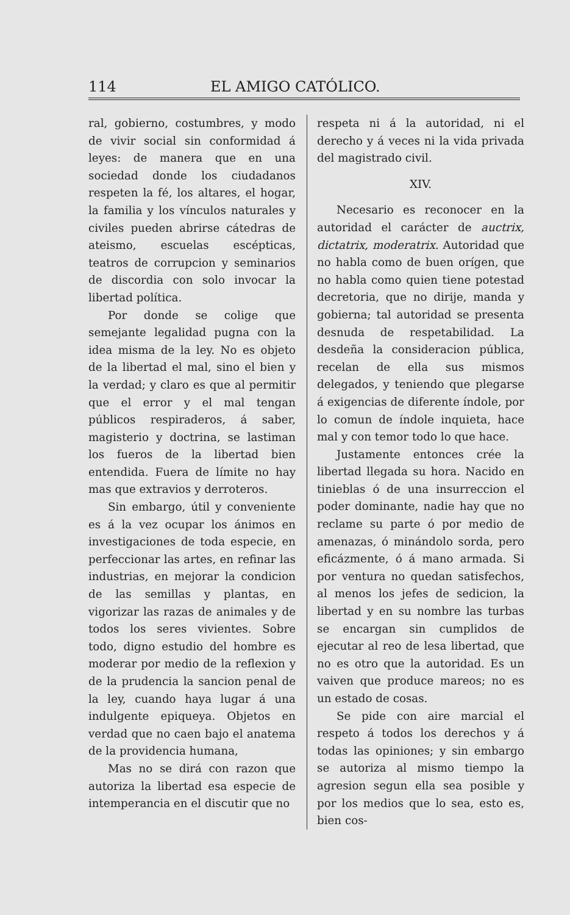114 EL AMIGO CATÓLICO.
ral, gobierno, costumbres, y modo de vivir social sin conformidad á leyes: de manera que en una sociedad donde los ciudadanos respeten la fé, los altares, el hogar, la familia y los vínculos naturales y civiles pueden abrirse cátedras de ateismo, escuelas escépticas, teatros de corrupcion y seminarios de discordia con solo invocar la libertad política.
Por donde se colige que semejante legalidad pugna con la idea misma de la ley. No es objeto de la libertad el mal, sino el bien y la verdad; y claro es que al permitir que el error y el mal tengan públicos respiraderos, á saber, magisterio y doctrina, se lastiman los fueros de la libertad bien entendida. Fuera de límite no hay mas que extravios y derroteros.
Sin embargo, útil y conveniente es á la vez ocupar los ánimos en investigaciones de toda especie, en perfeccionar las artes, en refinar las industrias, en mejorar la condicion de las semillas y plantas, en vigorizar las razas de animales y de todos los seres vivientes. Sobre todo, digno estudio del hombre es moderar por medio de la reflexion y de la prudencia la sancion penal de la ley, cuando haya lugar á una indulgente epiqueya. Objetos en verdad que no caen bajo el anatema de la providencia humana,
Mas no se dirá con razon que autoriza la libertad esa especie de intemperancia en el discutir que no
respeta ni á la autoridad, ni el derecho y á veces ni la vida privada del magistrado civil.
XIV.
Necesario es reconocer en la autoridad el carácter de auctrix, dictatrix, moderatrix. Autoridad que no habla como de buen orígen, que no habla como quien tiene potestad decretoria, que no dirije, manda y gobierna; tal autoridad se presenta desnuda de respetabilidad. La desdeña la consideracion pública, recelan de ella sus mismos delegados, y teniendo que plegarse á exigencias de diferente índole, por lo comun de índole inquieta, hace mal y con temor todo lo que hace.
Justamente entonces crée la libertad llegada su hora. Nacido en tinieblas ó de una insurreccion el poder dominante, nadie hay que no reclame su parte ó por medio de amenazas, ó minándolo sorda, pero eficázmente, ó á mano armada. Si por ventura no quedan satisfechos, al menos los jefes de sedicion, la libertad y en su nombre las turbas se encargan sin cumplidos de ejecutar al reo de lesa libertad, que no es otro que la autoridad. Es un vaiven que produce mareos; no es un estado de cosas.
Se pide con aire marcial el respeto á todos los derechos y á todas las opiniones; y sin embargo se autoriza al mismo tiempo la agresion segun ella sea posible y por los medios que lo sea, esto es, bien cos-